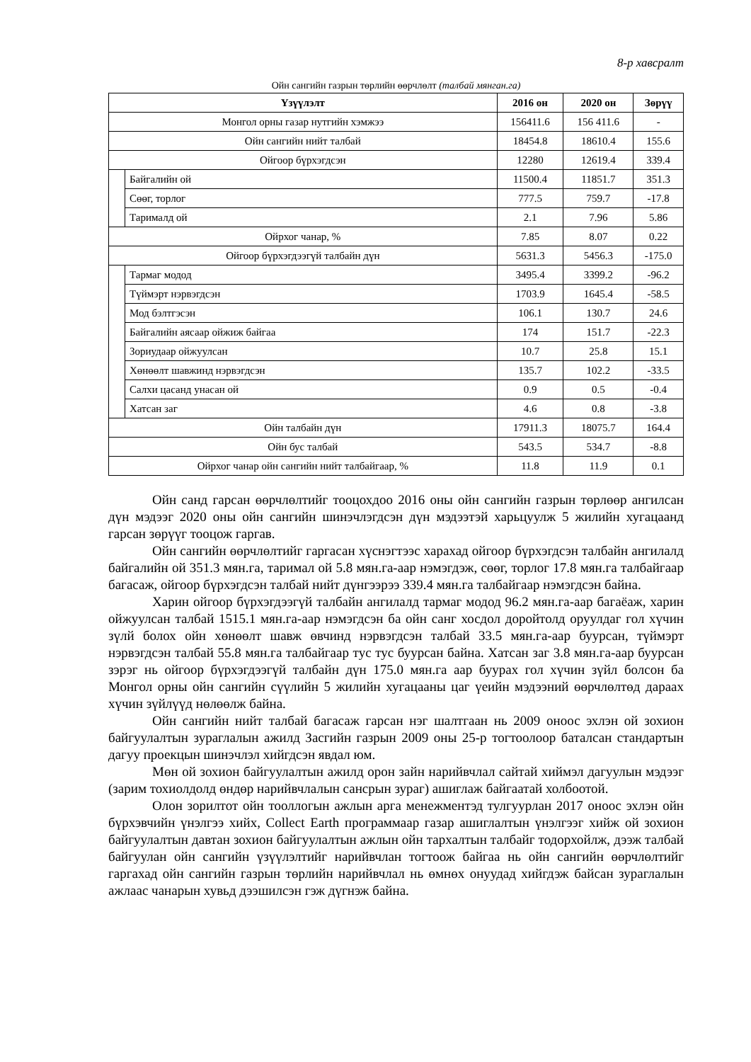8-р хавсралт
Ойн сангийн газрын төрлийн өөрчлөлт (талбай мянган.га)
| Үзүүлэлт | | 2016 он | 2020 он | Зөрүү |
| --- | --- | --- | --- | --- |
| Монгол орны газар нутгийн хэмжээ | | 156411.6 | 156 411.6 | - |
| Ойн сангийн нийт талбай | | 18454.8 | 18610.4 | 155.6 |
| Ойгоор бүрхэгдсэн | | 12280 | 12619.4 | 339.4 |
| | Байгалийн ой | 11500.4 | 11851.7 | 351.3 |
| | Сөөг, торлог | 777.5 | 759.7 | -17.8 |
| | Тарималд ой | 2.1 | 7.96 | 5.86 |
| Ойрхог чанар, % | | 7.85 | 8.07 | 0.22 |
| Ойгоор бүрхэгдээгүй талбайн дүн | | 5631.3 | 5456.3 | -175.0 |
| | Тармаг модод | 3495.4 | 3399.2 | -96.2 |
| | Түймэрт нэрвэгдсэн | 1703.9 | 1645.4 | -58.5 |
| | Мод бэлтгэсэн | 106.1 | 130.7 | 24.6 |
| | Байгалийн аясаар ойжиж байгаа | 174 | 151.7 | -22.3 |
| | Зориудаар ойжуулсан | 10.7 | 25.8 | 15.1 |
| | Хөнөөлт шавжинд нэрвэгдсэн | 135.7 | 102.2 | -33.5 |
| | Салхи цасанд унасан ой | 0.9 | 0.5 | -0.4 |
| | Хатсан заг | 4.6 | 0.8 | -3.8 |
| Ойн талбайн дүн | | 17911.3 | 18075.7 | 164.4 |
| Ойн бус талбай | | 543.5 | 534.7 | -8.8 |
| Ойрхог чанар ойн сангийн нийт талбайгаар, % | | 11.8 | 11.9 | 0.1 |
Ойн санд гарсан өөрчлөлтийг тооцохдоо 2016 оны ойн сангийн газрын төрлөөр ангилсан дүн мэдээг 2020 оны ойн сангийн шинэчлэгдсэн дүн мэдээтэй харьцуулж 5 жилийн хугацаанд гарсан зөрүүг тооцож гаргав.
Ойн сангийн өөрчлөлтийг гаргасан хүснэгтээс харахад ойгоор бүрхэгдсэн талбайн ангилалд байгалийн ой 351.3 мян.га, таримал ой 5.8 мян.га-аар нэмэгдэж, сөөг, торлог 17.8 мян.га талбайгаар багасаж, ойгоор бүрхэгдсэн талбай нийт дүнгээрээ 339.4 мян.га талбайгаар нэмэгдсэн байна.
Харин ойгоор бүрхэгдээгүй талбайн ангилалд тармаг модод 96.2 мян.га-аар багаёаж, харин ойжуулсан талбай 1515.1 мян.га-аар нэмэгдсэн ба ойн санг хосдол доройтолд оруулдаг гол хүчин зүлй болох ойн хөнөөлт шавж өвчинд нэрвэгдсэн талбай 33.5 мян.га-аар буурсан, түймэрт нэрвэгдсэн талбай 55.8 мян.га талбайгаар тус тус буурсан байна. Хатсан заг 3.8 мян.га-аар буурсан зэрэг нь ойгоор бүрхэгдээгүй талбайн дүн 175.0 мян.га аар буурах гол хүчин зүйл болсон ба Монгол орны ойн сангийн сүүлийн 5 жилийн хугацааны цаг үеийн мэдээний өөрчлөлтөд дараах хүчин зүйлүүд нөлөөлж байна.
Ойн сангийн нийт талбай багасаж гарсан нэг шалтгаан нь 2009 оноос эхлэн ой зохион байгуулалтын зураглалын ажилд Засгийн газрын 2009 оны 25-р тогтоолоор баталсан стандартын дагуу проекцын шинэчлэл хийгдсэн явдал юм.
Мөн ой зохион байгуулалтын ажилд орон зайн нарийвчлал сайтай хиймэл дагуулын мэдээг (зарим тохиолдолд өндөр нарийвчлалын сансрын зураг) ашиглаж байгаатай холбоотой.
Олон зорилтот ойн тооллогын ажлын арга менежментэд тулгуурлан 2017 оноос эхлэн ойн бүрхэвчийн үнэлгээ хийх, Collect Earth программаар газар ашиглалтын үнэлгээг хийж ой зохион байгуулалтын давтан зохион байгуулалтын ажлын ойн тархалтын талбайг тодорхойлж, дээж талбай байгуулан ойн сангийн үзүүлэлтийг нарийвчлан тогтоож байгаа нь ойн сангийн өөрчлөлтийг гаргахад ойн сангийн газрын төрлийн нарийвчлал нь өмнөх онуудад хийгдэж байсан зураглалын ажлаас чанарын хувьд дээшилсэн гэж дүгнэж байна.